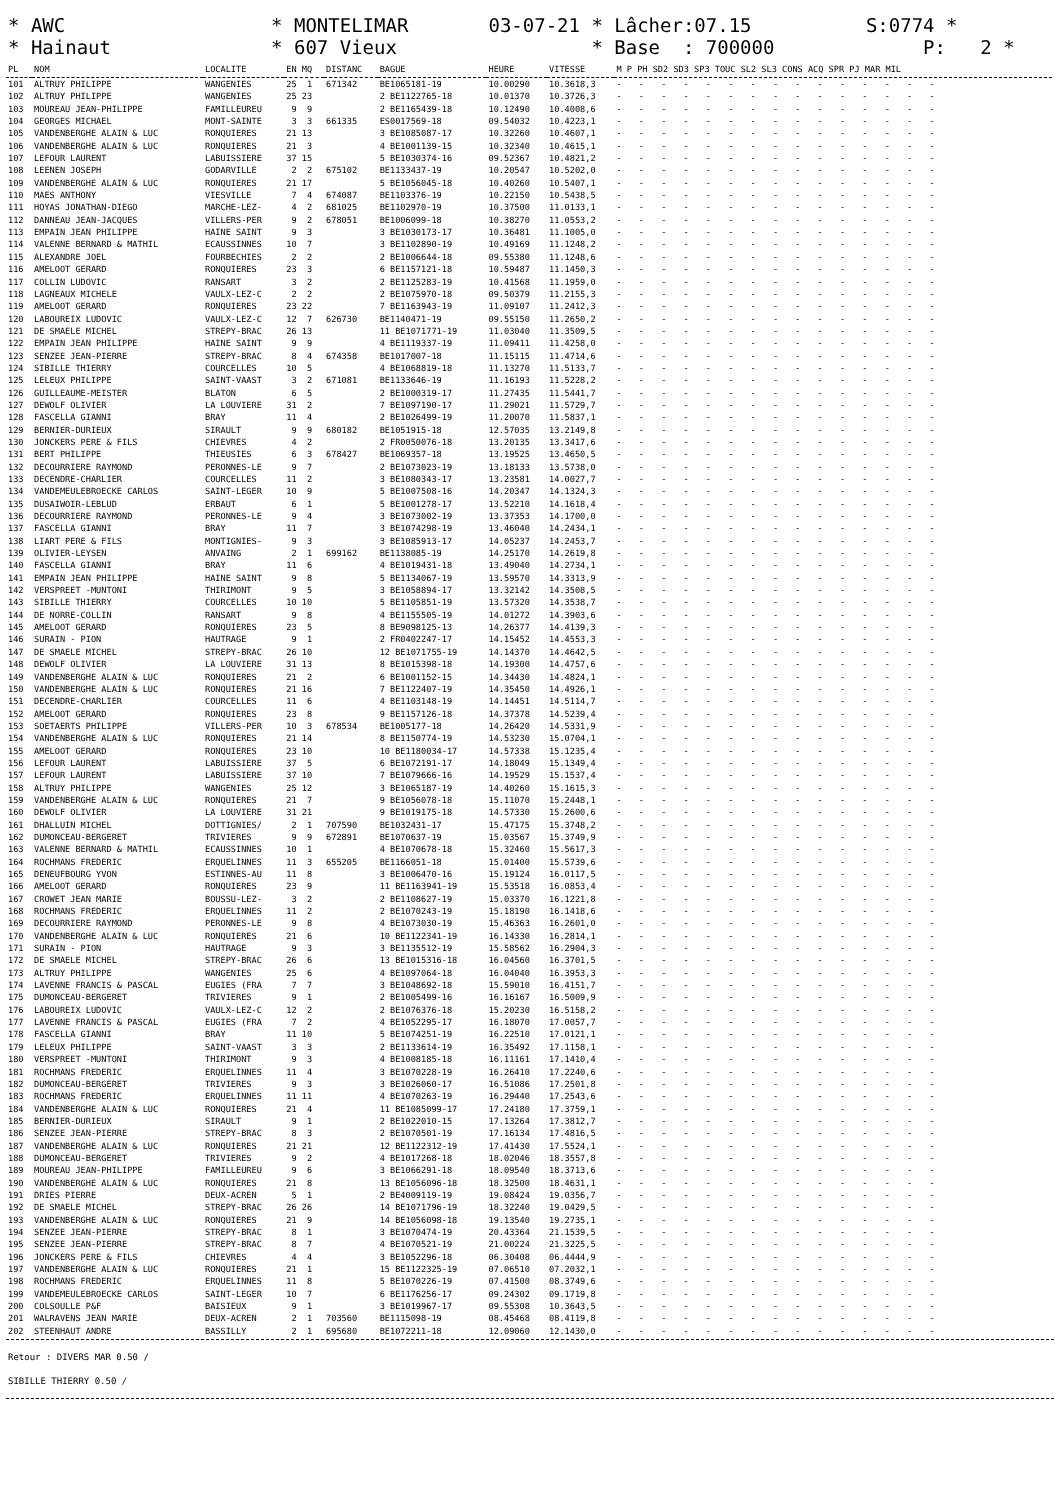* AWC * MONTELIMAR 03-07-21 * Lâcher:07.15 S:0774 * * Hainaut * 607 Vieux * Base : 700000 P: 2 *
| PL | NOM | LOCALITE | EN MQ | DISTANC | BAGUE | HEURE | VITESSE | M P PH SD2 SD3 SP3 TOUC SL2 SL3 CONS ACQ SPR PJ MAR MIL |
| --- | --- | --- | --- | --- | --- | --- | --- | --- |
| 101 | ALTRUY PHILIPPE | WANGENIES | 25 1 | 671342 | BE1065181-19 | 10.00290 | 10.3618,3 | - - - - - - - - - - - - - - - |
| 102 | ALTRUY PHILIPPE | WANGENIES | 25 23 | | 2 BE1122765-18 | 10.01370 | 10.3726,3 | - - - - - - - - - - - - - - - |
| 103 | MOUREAU JEAN-PHILIPPE | FAMILLEUREU | 9 9 | | 2 BE1165439-18 | 10.12490 | 10.4008,6 | - - - - - - - - - - - - - - - |
| 104 | GEORGES MICHAEL | MONT-SAINTE | 3 3 | 661335 | ES0017569-18 | 09.54032 | 10.4223,1 | - - - - - - - - - - - - - - - |
| 105 | VANDENBERGHE ALAIN & LUC | RONQUIERES | 21 13 | | 3 BE1085087-17 | 10.32260 | 10.4607,1 | - - - - - - - - - - - - - - - |
| 106 | VANDENBERGHE ALAIN & LUC | RONQUIERES | 21 3 | | 4 BE1001139-15 | 10.32340 | 10.4615,1 | - - - - - - - - - - - - - - - |
| 107 | LEFOUR LAURENT | LABUISSIERE | 37 15 | | 5 BE1030374-16 | 09.52367 | 10.4821,2 | - - - - - - - - - - - - - - - |
| 108 | LEENEN JOSEPH | GODARVILLE | 2 2 | 675102 | BE1133437-19 | 10.20547 | 10.5202,0 | - - - - - - - - - - - - - - - |
| 109 | VANDENBERGHE ALAIN & LUC | RONQUIERES | 21 17 | | 5 BE1056045-18 | 10.40260 | 10.5407,1 | - - - - - - - - - - - - - - - |
| 110 | MAES ANTHONY | VIESVILLE | 7 4 | 674087 | BE1103376-19 | 10.22150 | 10.5438,5 | - - - - - - - - - - - - - - - |
| 111 | HOYAS JONATHAN-DIEGO | MARCHE-LEZ- | 4 2 | 681025 | BE1102970-19 | 10.37500 | 11.0133,1 | - - - - - - - - - - - - - - - |
| 112 | DANNEAU JEAN-JACQUES | VILLERS-PER | 9 2 | 678051 | BE1006099-18 | 10.38270 | 11.0553,2 | - - - - - - - - - - - - - - - |
| 113 | EMPAIN JEAN PHILIPPE | HAINE SAINT | 9 3 | | 3 BE1030173-17 | 10.36481 | 11.1005,0 | - - - - - - - - - - - - - - - |
| 114 | VALENNE BERNARD & MATHIL | ECAUSSINNES | 10 7 | | 3 BE1102890-19 | 10.49169 | 11.1248,2 | - - - - - - - - - - - - - - - |
| 115 | ALEXANDRE JOEL | FOURBECHIES | 2 2 | | 2 BE1006644-18 | 09.55380 | 11.1248,6 | - - - - - - - - - - - - - - - |
| 116 | AMELOOT GERARD | RONQUIERES | 23 3 | | 6 BE1157121-18 | 10.59487 | 11.1450,3 | - - - - - - - - - - - - - - - |
| 117 | COLLIN LUDOVIC | RANSART | 3 2 | | 2 BE1125283-19 | 10.41568 | 11.1959,0 | - - - - - - - - - - - - - - - |
| 118 | LAGNEAUX MICHELE | VAULX-LEZ-C | 2 2 | | 2 BE1075970-18 | 09.50379 | 11.2155,3 | - - - - - - - - - - - - - - - |
| 119 | AMELOOT GERARD | RONQUIERES | 23 22 | | 7 BE1163943-19 | 11.09107 | 11.2412,3 | - - - - - - - - - - - - - - - |
| 120 | LABOUREIX LUDOVIC | VAULX-LEZ-C | 12 7 | 626730 | BE1140471-19 | 09.55150 | 11.2650,2 | - - - - - - - - - - - - - - - |
| 121 | DE SMAELE MICHEL | STREPY-BRAC | 26 13 | | 11 BE1071771-19 | 11.03040 | 11.3509,5 | - - - - - - - - - - - - - - - |
| 122 | EMPAIN JEAN PHILIPPE | HAINE SAINT | 9 9 | | 4 BE1119337-19 | 11.09411 | 11.4258,0 | - - - - - - - - - - - - - - - |
| 123 | SENZEE JEAN-PIERRE | STREPY-BRAC | 8 4 | 674358 | BE1017007-18 | 11.15115 | 11.4714,6 | - - - - - - - - - - - - - - - |
| 124 | SIBILLE THIERRY | COURCELLES | 10 5 | | 4 BE1068819-18 | 11.13270 | 11.5133,7 | - - - - - - - - - - - - - - - |
| 125 | LELEUX PHILIPPE | SAINT-VAAST | 3 2 | 671081 | BE1133646-19 | 11.16193 | 11.5228,2 | - - - - - - - - - - - - - - - |
| 126 | GUILLEAUME-MEISTER | BLATON | 6 5 | | 2 BE1000319-17 | 11.27435 | 11.5441,7 | - - - - - - - - - - - - - - - |
| 127 | DEWOLF OLIVIER | LA LOUVIERE | 31 2 | | 7 BE1097190-17 | 11.29021 | 11.5729,7 | - - - - - - - - - - - - - - - |
| 128 | FASCELLA GIANNI | BRAY | 11 4 | | 2 BE1026499-19 | 11.20070 | 11.5837,1 | - - - - - - - - - - - - - - - |
| 129 | BERNIER-DURIEUX | SIRAULT | 9 9 | 680182 | BE1051915-18 | 12.57035 | 13.2149,8 | - - - - - - - - - - - - - - - |
| 130 | JONCKERS PERE & FILS | CHIEVRES | 4 2 | | 2 FR0050076-18 | 13.20135 | 13.3417,6 | - - - - - - - - - - - - - - - |
| 131 | BERT PHILIPPE | THIEUSIES | 6 3 | 678427 | BE1069357-18 | 13.19525 | 13.4650,5 | - - - - - - - - - - - - - - - |
| 132 | DECOURRIERE RAYMOND | PERONNES-LE | 9 7 | | 2 BE1073023-19 | 13.18133 | 13.5738,0 | - - - - - - - - - - - - - - - |
| 133 | DECENDRE-CHARLIER | COURCELLES | 11 2 | | 3 BE1080343-17 | 13.23581 | 14.0027,7 | - - - - - - - - - - - - - - - |
| 134 | VANDEMEULEBROECKE CARLOS | SAINT-LEGER | 10 9 | | 5 BE1007508-16 | 14.20347 | 14.1324,3 | - - - - - - - - - - - - - - - |
| 135 | DUSAIWOIR-LEBLUD | ERBAUT | 6 1 | | 5 BE1001278-17 | 13.52210 | 14.1618,4 | - - - - - - - - - - - - - - - |
| 136 | DECOURRIERE RAYMOND | PERONNES-LE | 9 4 | | 3 BE1073002-19 | 13.37353 | 14.1700,0 | - - - - - - - - - - - - - - - |
| 137 | FASCELLA GIANNI | BRAY | 11 7 | | 3 BE1074298-19 | 13.46040 | 14.2434,1 | - - - - - - - - - - - - - - - |
| 138 | LIART PERE & FILS | MONTIGNIES- | 9 3 | | 3 BE1085913-17 | 14.05237 | 14.2453,7 | - - - - - - - - - - - - - - - |
| 139 | OLIVIER-LEYSEN | ANVAING | 2 1 | 699162 | BE1138085-19 | 14.25170 | 14.2619,8 | - - - - - - - - - - - - - - - |
| 140 | FASCELLA GIANNI | BRAY | 11 6 | | 4 BE1019431-18 | 13.49040 | 14.2734,1 | - - - - - - - - - - - - - - - |
| 141 | EMPAIN JEAN PHILIPPE | HAINE SAINT | 9 8 | | 5 BE1134067-19 | 13.59570 | 14.3313,9 | - - - - - - - - - - - - - - - |
| 142 | VERSPREET -MUNTONI | THIRIMONT | 9 5 | | 3 BE1058894-17 | 13.32142 | 14.3508,5 | - - - - - - - - - - - - - - - |
| 143 | SIBILLE THIERRY | COURCELLES | 10 10 | | 5 BE1105851-19 | 13.57320 | 14.3538,7 | - - - - - - - - - - - - - - - |
| 144 | DE NORRE-COLLIN | RANSART | 9 8 | | 4 BE1155505-19 | 14.01272 | 14.3903,6 | - - - - - - - - - - - - - - - |
| 145 | AMELOOT GERARD | RONQUIERES | 23 5 | | 8 BE9098125-13 | 14.26377 | 14.4139,3 | - - - - - - - - - - - - - - - |
| 146 | SURAIN - PION | HAUTRAGE | 9 1 | | 2 FR0402247-17 | 14.15452 | 14.4553,3 | - - - - - - - - - - - - - - - |
| 147 | DE SMAELE MICHEL | STREPY-BRAC | 26 10 | | 12 BE1071755-19 | 14.14370 | 14.4642,5 | - - - - - - - - - - - - - - - |
| 148 | DEWOLF OLIVIER | LA LOUVIERE | 31 13 | | 8 BE1015398-18 | 14.19300 | 14.4757,6 | - - - - - - - - - - - - - - - |
| 149 | VANDENBERGHE ALAIN & LUC | RONQUIERES | 21 2 | | 6 BE1001152-15 | 14.34430 | 14.4824,1 | - - - - - - - - - - - - - - - |
| 150 | VANDENBERGHE ALAIN & LUC | RONQUIERES | 21 16 | | 7 BE1122407-19 | 14.35450 | 14.4926,1 | - - - - - - - - - - - - - - - |
| 151 | DECENDRE-CHARLIER | COURCELLES | 11 6 | | 4 BE1103148-19 | 14.14451 | 14.5114,7 | - - - - - - - - - - - - - - - |
| 152 | AMELOOT GERARD | RONQUIERES | 23 8 | | 9 BE1157126-18 | 14.37378 | 14.5239,4 | - - - - - - - - - - - - - - - |
| 153 | SOETAERTS PHILIPPE | VILLERS-PER | 10 3 | 678534 | BE1005177-18 | 14.26420 | 14.5331,9 | - - - - - - - - - - - - - - - |
| 154 | VANDENBERGHE ALAIN & LUC | RONQUIERES | 21 14 | | 8 BE1150774-19 | 14.53230 | 15.0704,1 | - - - - - - - - - - - - - - - |
| 155 | AMELOOT GERARD | RONQUIERES | 23 10 | | 10 BE1180034-17 | 14.57338 | 15.1235,4 | - - - - - - - - - - - - - - - |
| 156 | LEFOUR LAURENT | LABUISSIERE | 37 5 | | 6 BE1072191-17 | 14.18049 | 15.1349,4 | - - - - - - - - - - - - - - - |
| 157 | LEFOUR LAURENT | LABUISSIERE | 37 10 | | 7 BE1079666-16 | 14.19529 | 15.1537,4 | - - - - - - - - - - - - - - - |
| 158 | ALTRUY PHILIPPE | WANGENIES | 25 12 | | 3 BE1065187-19 | 14.40260 | 15.1615,3 | - - - - - - - - - - - - - - - |
| 159 | VANDENBERGHE ALAIN & LUC | RONQUIERES | 21 7 | | 9 BE1056078-18 | 15.11070 | 15.2448,1 | - - - - - - - - - - - - - - - |
| 160 | DEWOLF OLIVIER | LA LOUVIERE | 31 21 | | 9 BE1019175-18 | 14.57330 | 15.2600,6 | - - - - - - - - - - - - - - - |
| 161 | DHALLUIN MICHEL | DOTTIGNIES/ | 2 1 | 707590 | BE1032431-17 | 15.47175 | 15.3748,2 | - - - - - - - - - - - - - - - |
| 162 | DUMONCEAU-BERGERET | TRIVIERES | 9 9 | 672891 | BE1070637-19 | 15.03567 | 15.3749,9 | - - - - - - - - - - - - - - - |
| 163 | VALENNE BERNARD & MATHIL | ECAUSSINNES | 10 1 | | 4 BE1070678-18 | 15.32460 | 15.5617,3 | - - - - - - - - - - - - - - - |
| 164 | ROCHMANS FREDERIC | ERQUELINNES | 11 3 | 655205 | BE1166051-18 | 15.01400 | 15.5739,6 | - - - - - - - - - - - - - - - |
| 165 | DENEUFBOURG YVON | ESTINNES-AU | 11 8 | | 3 BE1006470-16 | 15.19124 | 16.0117,5 | - - - - - - - - - - - - - - - |
| 166 | AMELOOT GERARD | RONQUIERES | 23 9 | | 11 BE1163941-19 | 15.53518 | 16.0853,4 | - - - - - - - - - - - - - - - |
| 167 | CROWET JEAN MARIE | BOUSSU-LEZ- | 3 2 | | 2 BE1108627-19 | 15.03370 | 16.1221,8 | - - - - - - - - - - - - - - - |
| 168 | ROCHMANS FREDERIC | ERQUELINNES | 11 2 | | 2 BE1070243-19 | 15.18190 | 16.1418,6 | - - - - - - - - - - - - - - - |
| 169 | DECOURRIERE RAYMOND | PERONNES-LE | 9 8 | | 4 BE1073030-19 | 15.46363 | 16.2601,0 | - - - - - - - - - - - - - - - |
| 170 | VANDENBERGHE ALAIN & LUC | RONQUIERES | 21 6 | | 10 BE1122341-19 | 16.14330 | 16.2814,1 | - - - - - - - - - - - - - - - |
| 171 | SURAIN - PION | HAUTRAGE | 9 3 | | 3 BE1135512-19 | 15.58562 | 16.2904,3 | - - - - - - - - - - - - - - - |
| 172 | DE SMAELE MICHEL | STREPY-BRAC | 26 6 | | 13 BE1015316-18 | 16.04560 | 16.3701,5 | - - - - - - - - - - - - - - - |
| 173 | ALTRUY PHILIPPE | WANGENIES | 25 6 | | 4 BE1097064-18 | 16.04040 | 16.3953,3 | - - - - - - - - - - - - - - - |
| 174 | LAVENNE FRANCIS & PASCAL | EUGIES (FRA | 7 7 | | 3 BE1048692-18 | 15.59010 | 16.4151,7 | - - - - - - - - - - - - - - - |
| 175 | DUMONCEAU-BERGERET | TRIVIERES | 9 1 | | 2 BE1005499-16 | 16.16167 | 16.5009,9 | - - - - - - - - - - - - - - - |
| 176 | LABOUREIX LUDOVIC | VAULX-LEZ-C | 12 2 | | 2 BE1076376-18 | 15.20230 | 16.5158,2 | - - - - - - - - - - - - - - - |
| 177 | LAVENNE FRANCIS & PASCAL | EUGIES (FRA | 7 2 | | 4 BE1052295-17 | 16.18070 | 17.0057,7 | - - - - - - - - - - - - - - - |
| 178 | FASCELLA GIANNI | BRAY | 11 10 | | 5 BE1074251-19 | 16.22510 | 17.0121,1 | - - - - - - - - - - - - - - - |
| 179 | LELEUX PHILIPPE | SAINT-VAAST | 3 3 | | 2 BE1133614-19 | 16.35492 | 17.1158,1 | - - - - - - - - - - - - - - - |
| 180 | VERSPREET -MUNTONI | THIRIMONT | 9 3 | | 4 BE1008185-18 | 16.11161 | 17.1410,4 | - - - - - - - - - - - - - - - |
| 181 | ROCHMANS FREDERIC | ERQUELINNES | 11 4 | | 3 BE1070228-19 | 16.26410 | 17.2240,6 | - - - - - - - - - - - - - - - |
| 182 | DUMONCEAU-BERGERET | TRIVIERES | 9 3 | | 3 BE1026060-17 | 16.51086 | 17.2501,8 | - - - - - - - - - - - - - - - |
| 183 | ROCHMANS FREDERIC | ERQUELINNES | 11 11 | | 4 BE1070263-19 | 16.29440 | 17.2543,6 | - - - - - - - - - - - - - - - |
| 184 | VANDENBERGHE ALAIN & LUC | RONQUIERES | 21 4 | | 11 BE1085099-17 | 17.24180 | 17.3759,1 | - - - - - - - - - - - - - - - |
| 185 | BERNIER-DURIEUX | SIRAULT | 9 1 | | 2 BE1022010-15 | 17.13264 | 17.3812,7 | - - - - - - - - - - - - - - - |
| 186 | SENZEE JEAN-PIERRE | STREPY-BRAC | 8 3 | | 2 BE1070501-19 | 17.16134 | 17.4816,5 | - - - - - - - - - - - - - - - |
| 187 | VANDENBERGHE ALAIN & LUC | RONQUIERES | 21 21 | | 12 BE1122312-19 | 17.41430 | 17.5524,1 | - - - - - - - - - - - - - - - |
| 188 | DUMONCEAU-BERGERET | TRIVIERES | 9 2 | | 4 BE1017268-18 | 18.02046 | 18.3557,8 | - - - - - - - - - - - - - - - |
| 189 | MOUREAU JEAN-PHILIPPE | FAMILLEUREU | 9 6 | | 3 BE1066291-18 | 18.09540 | 18.3713,6 | - - - - - - - - - - - - - - - |
| 190 | VANDENBERGHE ALAIN & LUC | RONQUIERES | 21 8 | | 13 BE1056096-18 | 18.32500 | 18.4631,1 | - - - - - - - - - - - - - - - |
| 191 | DRIES PIERRE | DEUX-ACREN | 5 1 | | 2 BE4009119-19 | 19.08424 | 19.0356,7 | - - - - - - - - - - - - - - - |
| 192 | DE SMAELE MICHEL | STREPY-BRAC | 26 26 | | 14 BE1071796-19 | 18.32240 | 19.0429,5 | - - - - - - - - - - - - - - - |
| 193 | VANDENBERGHE ALAIN & LUC | RONQUIERES | 21 9 | | 14 BE1056098-18 | 19.13540 | 19.2735,1 | - - - - - - - - - - - - - - - |
| 194 | SENZEE JEAN-PIERRE | STREPY-BRAC | 8 1 | | 3 BE1070474-19 | 20.43364 | 21.1539,5 | - - - - - - - - - - - - - - - |
| 195 | SENZEE JEAN-PIERRE | STREPY-BRAC | 8 7 | | 4 BE1070521-19 | 21.00224 | 21.3225,5 | - - - - - - - - - - - - - - - |
| 196 | JONCKERS PERE & FILS | CHIEVRES | 4 4 | | 3 BE1052296-18 | 06.30408 | 06.4444,9 | - - - - - - - - - - - - - - - |
| 197 | VANDENBERGHE ALAIN & LUC | RONQUIERES | 21 1 | | 15 BE1122325-19 | 07.06510 | 07.2032,1 | - - - - - - - - - - - - - - - |
| 198 | ROCHMANS FREDERIC | ERQUELINNES | 11 8 | | 5 BE1070226-19 | 07.41500 | 08.3749,6 | - - - - - - - - - - - - - - - |
| 199 | VANDEMEULEBROECKE CARLOS | SAINT-LEGER | 10 7 | | 6 BE1176256-17 | 09.24302 | 09.1719,8 | - - - - - - - - - - - - - - - |
| 200 | COLSOULLE P&F | BAISIEUX | 9 1 | | 3 BE1019967-17 | 09.55308 | 10.3643,5 | - - - - - - - - - - - - - - - |
| 201 | WALRAVENS JEAN MARIE | DEUX-ACREN | 2 1 | 703560 | BE1115098-19 | 08.45468 | 08.4119,8 | - - - - - - - - - - - - - - - |
| 202 | STEENHAUT ANDRE | BASSILLY | 2 1 | 695680 | BE1072211-18 | 12.09060 | 12.1430,0 | - - - - - - - - - - - - - - - |
Retour : DIVERS MAR 0.50 /
SIBILLE THIERRY 0.50 /